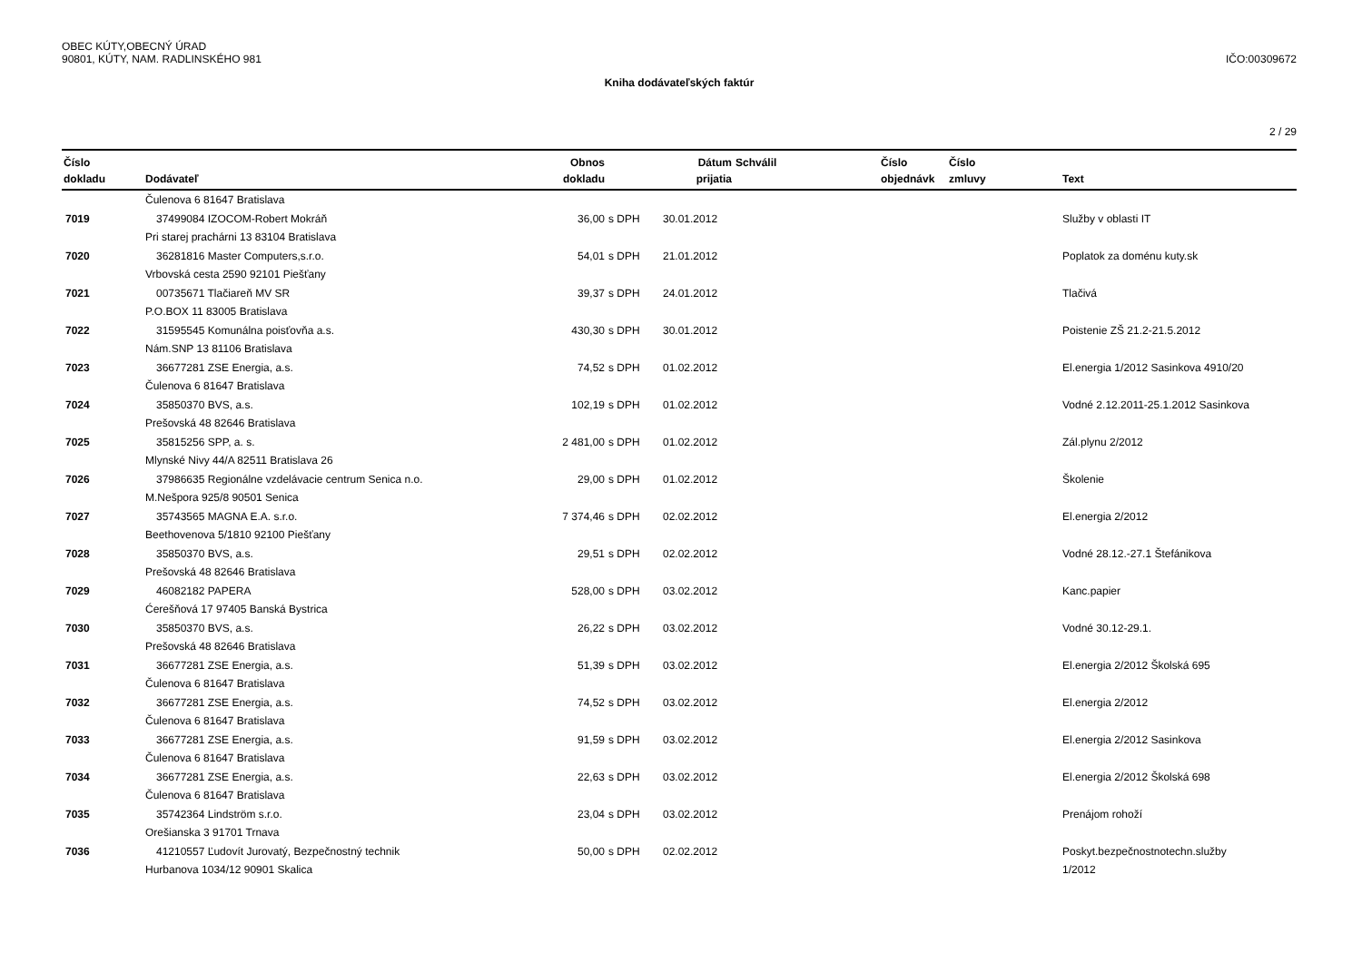OBEC KÚTY,OBECNÝ ÚRAD
90801, KÚTY, NAM. RADLINSKÉHO 981 IČO:00309672
Kniha dodávateľských faktúr
2 / 29
| Číslo | | Obnos | | Dátum | Schválil | Číslo | Číslo | |
| --- | --- | --- | --- | --- | --- | --- | --- | --- |
| dokladu | Dodávateľ | dokladu | | prijatia | | objednávk | zmluvy | Text |
| | Čulenova 6 81647 Bratislava | | | | | | | |
| 7019 | 37499084 IZOCOM-Robert Mokráň | 36,00 | s DPH | 30.01.2012 | | | | Služby v oblasti IT |
| | Pri starej prachárni 13 83104 Bratislava | | | | | | | |
| 7020 | 36281816 Master Computers,s.r.o. | 54,01 | s DPH | 21.01.2012 | | | | Poplatok za doménu kuty.sk |
| | Vrbovská cesta 2590 92101 Piešťany | | | | | | | |
| 7021 | 00735671 Tlačiareň MV SR | 39,37 | s DPH | 24.01.2012 | | | | Tlačivá |
| | P.O.BOX 11 83005 Bratislava | | | | | | | |
| 7022 | 31595545 Komunálna poisťovňa a.s. | 430,30 | s DPH | 30.01.2012 | | | | Poistenie ZŠ 21.2-21.5.2012 |
| | Nám.SNP 13 81106 Bratislava | | | | | | | |
| 7023 | 36677281 ZSE Energia, a.s. | 74,52 | s DPH | 01.02.2012 | | | | El.energia 1/2012 Sasinkova 4910/20 |
| | Čulenova 6 81647 Bratislava | | | | | | | |
| 7024 | 35850370 BVS, a.s. | 102,19 | s DPH | 01.02.2012 | | | | Vodné 2.12.2011-25.1.2012 Sasinkova |
| | Prešovská 48 82646 Bratislava | | | | | | | |
| 7025 | 35815256 SPP, a. s. | 2 481,00 | s DPH | 01.02.2012 | | | | Zál.plynu 2/2012 |
| | Mlynské Nivy 44/A 82511 Bratislava 26 | | | | | | | |
| 7026 | 37986635 Regionálne vzdelávacie centrum Senica n.o. | 29,00 | s DPH | 01.02.2012 | | | | Školenie |
| | M.Nešpora 925/8 90501 Senica | | | | | | | |
| 7027 | 35743565 MAGNA E.A. s.r.o. | 7 374,46 | s DPH | 02.02.2012 | | | | El.energia 2/2012 |
| | Beethovenova 5/1810 92100 Piešťany | | | | | | | |
| 7028 | 35850370 BVS, a.s. | 29,51 | s DPH | 02.02.2012 | | | | Vodné 28.12.-27.1 Štefánikova |
| | Prešovská 48 82646 Bratislava | | | | | | | |
| 7029 | 46082182 PAPERA | 528,00 | s DPH | 03.02.2012 | | | | Kanc.papier |
| | Ćerešňová 17 97405 Banská Bystrica | | | | | | | |
| 7030 | 35850370 BVS, a.s. | 26,22 | s DPH | 03.02.2012 | | | | Vodné 30.12-29.1. |
| | Prešovská 48 82646 Bratislava | | | | | | | |
| 7031 | 36677281 ZSE Energia, a.s. | 51,39 | s DPH | 03.02.2012 | | | | El.energia 2/2012 Školská 695 |
| | Čulenova 6 81647 Bratislava | | | | | | | |
| 7032 | 36677281 ZSE Energia, a.s. | 74,52 | s DPH | 03.02.2012 | | | | El.energia 2/2012 |
| | Čulenova 6 81647 Bratislava | | | | | | | |
| 7033 | 36677281 ZSE Energia, a.s. | 91,59 | s DPH | 03.02.2012 | | | | El.energia 2/2012 Sasinkova |
| | Čulenova 6 81647 Bratislava | | | | | | | |
| 7034 | 36677281 ZSE Energia, a.s. | 22,63 | s DPH | 03.02.2012 | | | | El.energia 2/2012 Školská 698 |
| | Čulenova 6 81647 Bratislava | | | | | | | |
| 7035 | 35742364 Lindström s.r.o. | 23,04 | s DPH | 03.02.2012 | | | | Prenájom rohoží |
| | Orešianska 3 91701 Trnava | | | | | | | |
| 7036 | 41210557 Ľudovít Jurovatý, Bezpečnostný technik | 50,00 | s DPH | 02.02.2012 | | | | Poskyt.bezpečnostnotechn.služby |
| | Hurbanova 1034/12 90901 Skalica | | | | | | | 1/2012 |